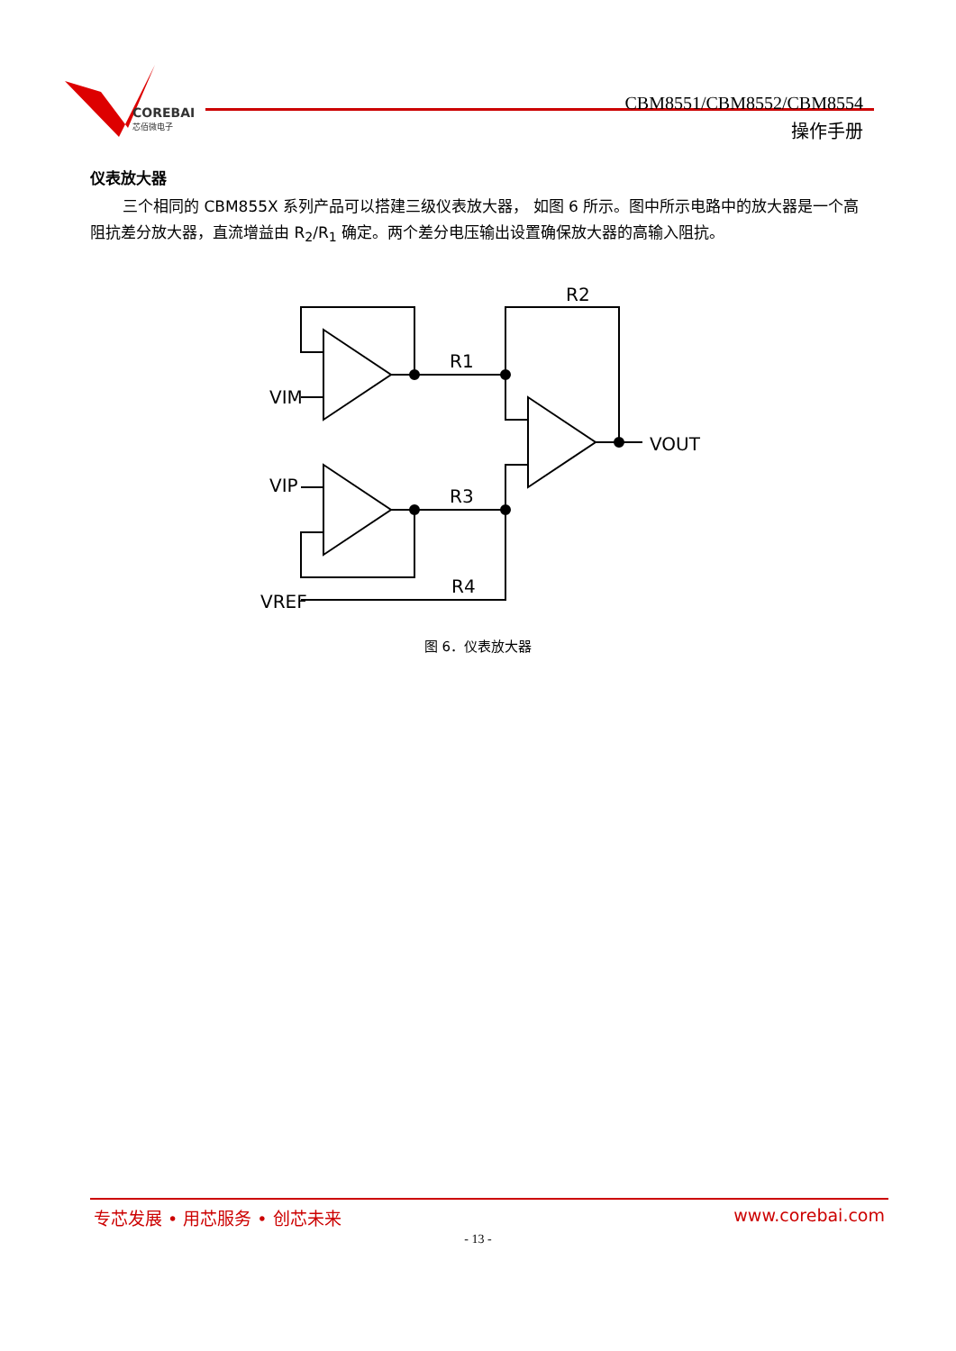COREBAI
芯佰微电子
CBM8551/CBM8552/CBM8554
操作手册
仪表放大器
三个相同的 CBM855X 系列产品可以搭建三级仪表放大器， 如图 6 所示。图中所示电路中的放大器是一个高阻抗差分放大器，直流增益由 R<sub>2</sub>/R<sub>1</sub> 确定。两个差分电压输出设置确保放大器的高输入阻抗。
VIM
VIP
VREF
VOUT
R1
R2
R3
R4
图 6．仪表放大器
专芯发展 • 用芯服务 • 创芯未来 www.corebai.com
- 13 -